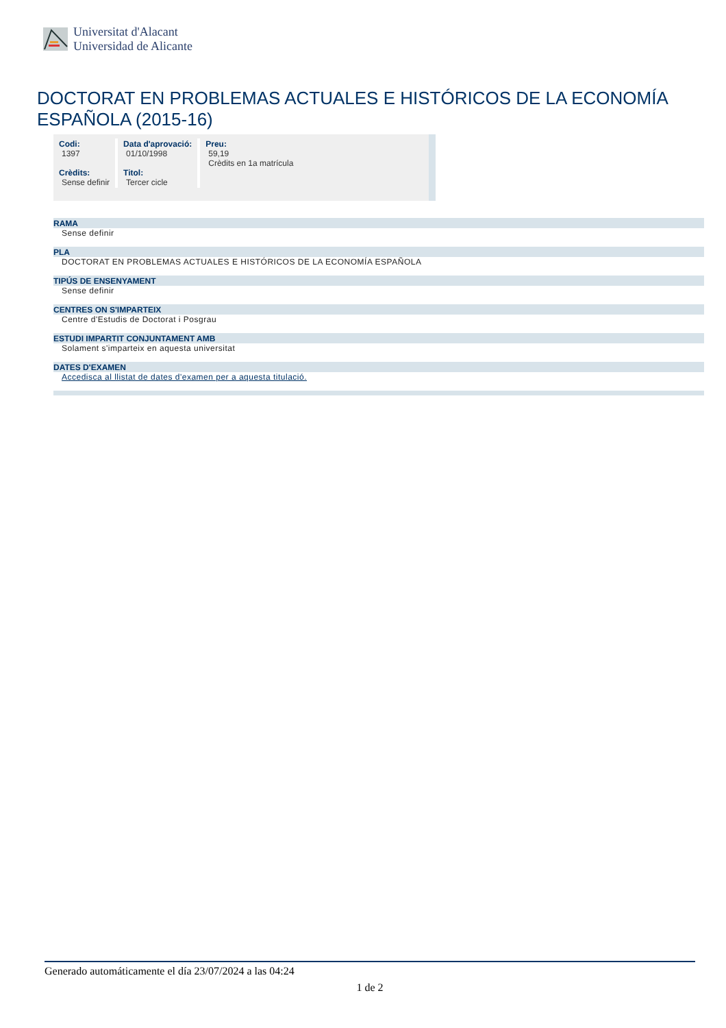Universitat d'Alacant
Universidad de Alicante
DOCTORAT EN PROBLEMAS ACTUALES E HISTÓRICOS DE LA ECONOMÍA ESPAÑOLA (2015-16)
| Codi: 1397 Crèdits: Sense definir | Data d'aprovació: 01/10/1998 Titol: Tercer cicle | Preu: 59,19 Crèdits en 1a matrícula |
RAMA
Sense definir
PLA
DOCTORAT EN PROBLEMAS ACTUALES E HISTÓRICOS DE LA ECONOMÍA ESPAÑOLA
TIPÚS DE ENSENYAMENT
Sense definir
CENTRES ON S'IMPARTEIX
Centre d'Estudis de Doctorat i Posgrau
ESTUDI IMPARTIT CONJUNTAMENT AMB
Solament s'imparteix en aquesta universitat
DATES D'EXAMEN
Accedisca al llistat de dates d'examen per a aquesta titulació.
Generado automáticamente el día 23/07/2024 a las 04:24
1 de 2